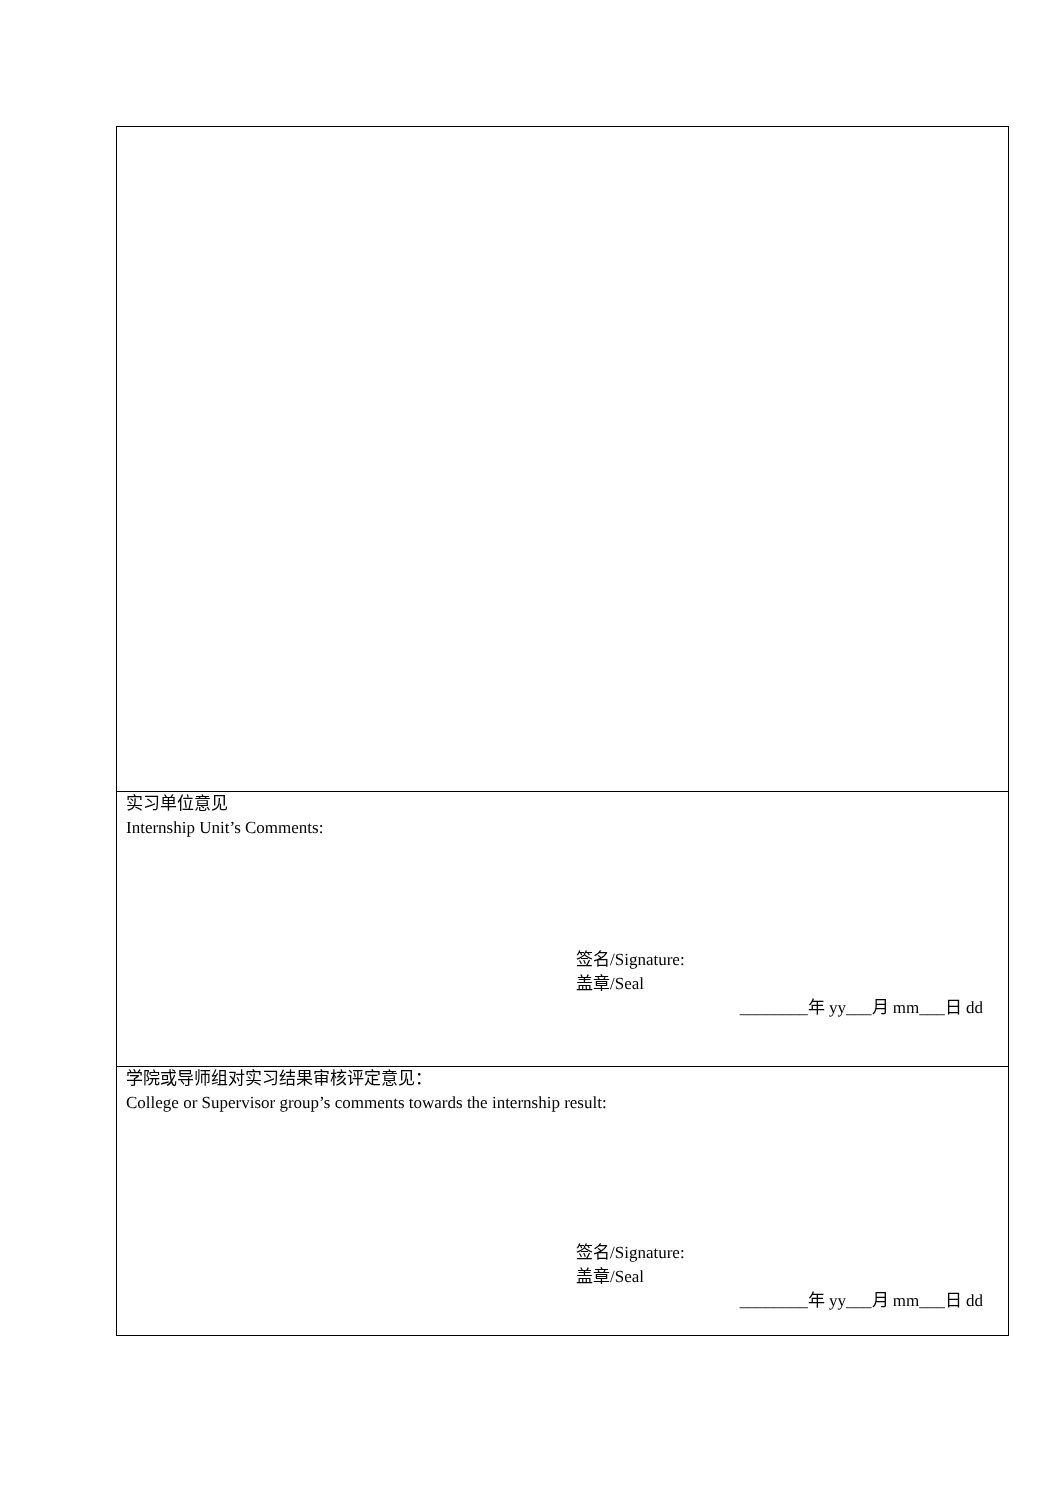| 实习单位意见 Internship Unit’s Comments: 签名/Signature: 盖章/Seal ________年 yy___月 mm___日 dd |
| 学院或导师组对实习结果审核评定意见： College or Supervisor group’s comments towards the internship result: 签名/Signature: 盖章/Seal ________年 yy___月 mm___日 dd |